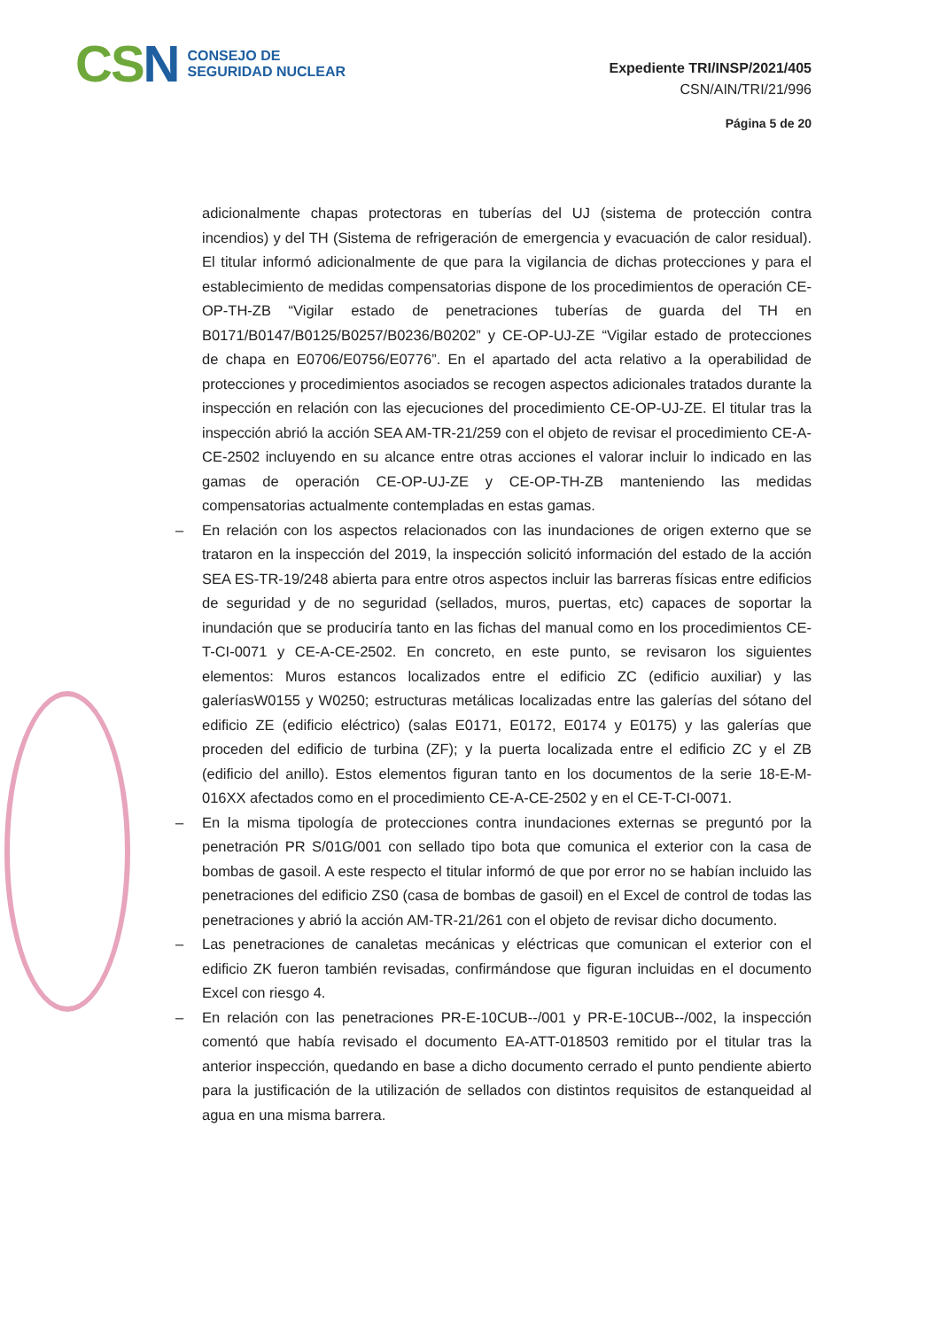CSN
CONSEJO DE
SEGURIDAD NUCLEAR
Expediente TRI/INSP/2021/405
CSN/AIN/TRI/21/996
Página 5 de 20
adicionalmente chapas protectoras en tuberías del UJ (sistema de protección contra incendios) y del TH (Sistema de refrigeración de emergencia y evacuación de calor residual). El titular informó adicionalmente de que para la vigilancia de dichas protecciones y para el establecimiento de medidas compensatorias dispone de los procedimientos de operación CE-OP-TH-ZB “Vigilar estado de penetraciones tuberías de guarda del TH en B0171/B0147/B0125/B0257/B0236/B0202” y CE-OP-UJ-ZE “Vigilar estado de protecciones de chapa en E0706/E0756/E0776”. En el apartado del acta relativo a la operabilidad de protecciones y procedimientos asociados se recogen aspectos adicionales tratados durante la inspección en relación con las ejecuciones del procedimiento CE-OP-UJ-ZE. El titular tras la inspección abrió la acción SEA AM-TR-21/259 con el objeto de revisar el procedimiento CE-A-CE-2502 incluyendo en su alcance entre otras acciones el valorar incluir lo indicado en las gamas de operación CE-OP-UJ-ZE y CE-OP-TH-ZB manteniendo las medidas compensatorias actualmente contempladas en estas gamas.
– En relación con los aspectos relacionados con las inundaciones de origen externo que se trataron en la inspección del 2019, la inspección solicitó información del estado de la acción SEA ES-TR-19/248 abierta para entre otros aspectos incluir las barreras físicas entre edificios de seguridad y de no seguridad (sellados, muros, puertas, etc) capaces de soportar la inundación que se produciría tanto en las fichas del manual como en los procedimientos CE-T-CI-0071 y CE-A-CE-2502. En concreto, en este punto, se revisaron los siguientes elementos: Muros estancos localizados entre el edificio ZC (edificio auxiliar) y las galeríasW0155 y W0250; estructuras metálicas localizadas entre las galerías del sótano del edificio ZE (edificio eléctrico) (salas E0171, E0172, E0174 y E0175) y las galerías que proceden del edificio de turbina (ZF); y la puerta localizada entre el edificio ZC y el ZB (edificio del anillo). Estos elementos figuran tanto en los documentos de la serie 18-E-M-016XX afectados como en el procedimiento CE-A-CE-2502 y en el CE-T-CI-0071.
– En la misma tipología de protecciones contra inundaciones externas se preguntó por la penetración PR S/01G/001 con sellado tipo bota que comunica el exterior con la casa de bombas de gasoil. A este respecto el titular informó de que por error no se habían incluido las penetraciones del edificio ZS0 (casa de bombas de gasoil) en el Excel de control de todas las penetraciones y abrió la acción AM-TR-21/261 con el objeto de revisar dicho documento.
– Las penetraciones de canaletas mecánicas y eléctricas que comunican el exterior con el edificio ZK fueron también revisadas, confirmándose que figuran incluidas en el documento Excel con riesgo 4.
– En relación con las penetraciones PR-E-10CUB--/001 y PR-E-10CUB--/002, la inspección comentó que había revisado el documento EA-ATT-018503 remitido por el titular tras la anterior inspección, quedando en base a dicho documento cerrado el punto pendiente abierto para la justificación de la utilización de sellados con distintos requisitos de estanqueidad al agua en una misma barrera.